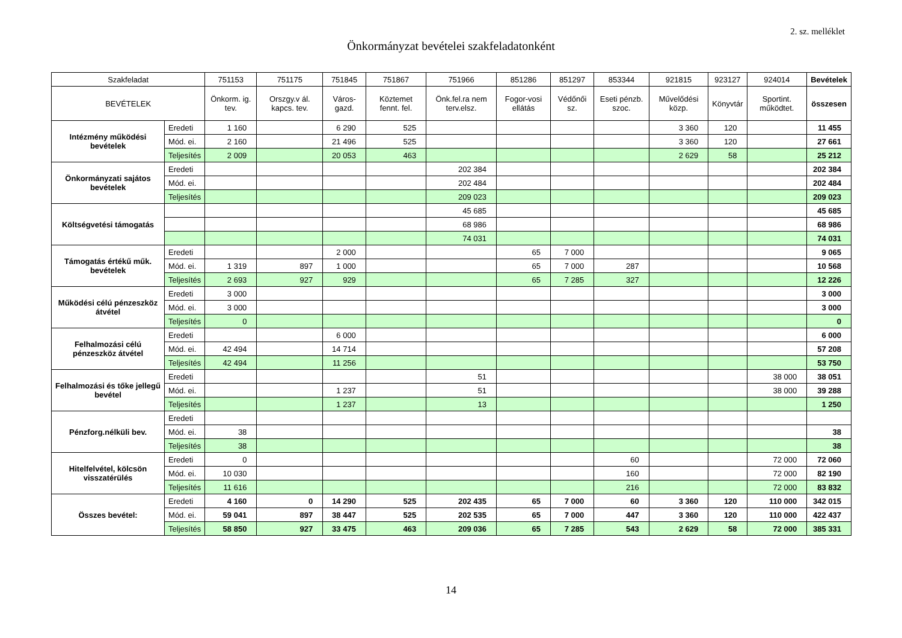2. sz. melléklet
Önkormányzat bevételei szakfeladatonként
| Szakfeladat | | 751153 | 751175 | 751845 | 751867 | 751966 | 851286 | 851297 | 853344 | 921815 | 923127 | 924014 | Bevételek |
| --- | --- | --- | --- | --- | --- | --- | --- | --- | --- | --- | --- | --- | --- |
| BEVÉTELEK | | Önkorm. ig. tev. | Orszgy.v ál. kapcs. tev. | Város-gazd. | Köztemet fennt. fel. | Önk.fel.ra nem terv.elsz. | Fogor-vosi ellátás | Védőnői sz. | Eseti pénzb. szoc. | Művelődési közp. | Könyvtár | Sportint. működtet. | összesen |
| Intézmény működési bevételek | Eredeti | 1 160 | | 6 290 | 525 | | | | | 3 360 | 120 | | 11 455 |
| | Mód. ei. | 2 160 | | 21 496 | 525 | | | | | 3 360 | 120 | | 27 661 |
| | Teljesítés | 2 009 | | 20 053 | 463 | | | | | 2 629 | 58 | | 25 212 |
| Önkormányzati sajátos bevételek | Eredeti | | | | | 202 384 | | | | | | | 202 384 |
| | Mód. ei. | | | | | 202 484 | | | | | | | 202 484 |
| | Teljesítés | | | | | 209 023 | | | | | | | 209 023 |
| Költségvetési támogatás | | | | | | 45 685 | | | | | | | 45 685 |
| | | | | | | 68 986 | | | | | | | 68 986 |
| | | | | | | 74 031 | | | | | | | 74 031 |
| Támogatás értékű műk. bevételek | Eredeti | | | 2 000 | | | 65 | 7 000 | | | | | 9 065 |
| | Mód. ei. | 1 319 | 897 | 1 000 | | | 65 | 7 000 | 287 | | | | 10 568 |
| | Teljesítés | 2 693 | 927 | 929 | | | 65 | 7 285 | 327 | | | | 12 226 |
| Működési célú pénzeszköz átvétel | Eredeti | 3 000 | | | | | | | | | | | 3 000 |
| | Mód. ei. | 3 000 | | | | | | | | | | | 3 000 |
| | Teljesítés | 0 | | | | | | | | | | | 0 |
| Felhalmozási célú pénzeszköz átvétel | Eredeti | | | 6 000 | | | | | | | | | 6 000 |
| | Mód. ei. | 42 494 | | 14 714 | | | | | | | | | 57 208 |
| | Teljesítés | 42 494 | | 11 256 | | | | | | | | | 53 750 |
| Felhalmozási és tőke jellegű bevétel | Eredeti | | | | | 51 | | | | | | 38 000 | 38 051 |
| | Mód. ei. | | | 1 237 | | 51 | | | | | | 38 000 | 39 288 |
| | Teljesítés | | | 1 237 | | 13 | | | | | | | 1 250 |
| Pénzforg.nélküli bev. | Eredeti | | | | | | | | | | | | |
| | Mód. ei. | 38 | | | | | | | | | | | 38 |
| | Teljesítés | 38 | | | | | | | | | | | 38 |
| Hitelfelvétel, kölcsön visszatérülés | Eredeti | 0 | | | | | | | 60 | | | 72 000 | 72 060 |
| | Mód. ei. | 10 030 | | | | | | | 160 | | | 72 000 | 82 190 |
| | Teljesítés | 11 616 | | | | | | | 216 | | | 72 000 | 83 832 |
| Összes bevétel: | Eredeti | 4 160 | 0 | 14 290 | 525 | 202 435 | 65 | 7 000 | 60 | 3 360 | 120 | 110 000 | 342 015 |
| | Mód. ei. | 59 041 | 897 | 38 447 | 525 | 202 535 | 65 | 7 000 | 447 | 3 360 | 120 | 110 000 | 422 437 |
| | Teljesítés | 58 850 | 927 | 33 475 | 463 | 209 036 | 65 | 7 285 | 543 | 2 629 | 58 | 72 000 | 385 331 |
14